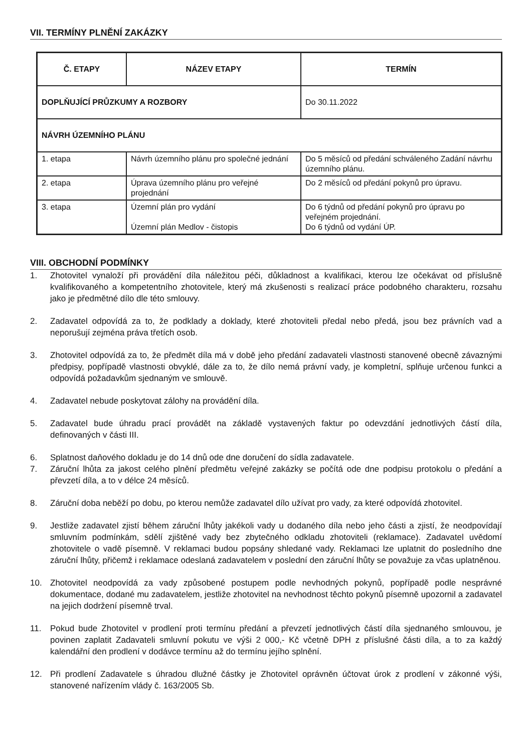VII. TERMÍNY PLNĚNÍ ZAKÁZKY
| Č. ETAPY | NÁZEV ETAPY | TERMÍN |
| --- | --- | --- |
| DOPLŇUJÍCÍ PRŮZKUMY A ROZBORY | | Do 30.11.2022 |
| NÁVRH ÚZEMNÍHO PLÁNU | | |
| 1. etapa | Návrh územního plánu pro společné jednání | Do 5 měsíců od předání schváleného Zadání návrhu územního plánu. |
| 2. etapa | Úprava územního plánu pro veřejné projednání | Do 2 měsíců od předání pokynů pro úpravu. |
| 3. etapa | Územní plán pro vydání Územní plán Medlov - čistopis | Do 6 týdnů od předání pokynů pro úpravu po veřejném projednání. Do 6 týdnů od vydání ÚP. |
VIII. OBCHODNÍ PODMÍNKY
1. Zhotovitel vynaloží při provádění díla náležitou péči, důkladnost a kvalifikaci, kterou lze očekávat od příslušně kvalifikovaného a kompetentního zhotovitele, který má zkušenosti s realizací práce podobného charakteru, rozsahu jako je předmětné dílo dle této smlouvy.
2. Zadavatel odpovídá za to, že podklady a doklady, které zhotoviteli předal nebo předá, jsou bez právních vad a neporušují zejména práva třetích osob.
3. Zhotovitel odpovídá za to, že předmět díla má v době jeho předání zadavateli vlastnosti stanovené obecně závaznými předpisy, popřípadě vlastnosti obvyklé, dále za to, že dílo nemá právní vady, je kompletní, splňuje určenou funkci a odpovídá požadavkům sjednaným ve smlouvě.
4. Zadavatel nebude poskytovat zálohy na provádění díla.
5. Zadavatel bude úhradu prací provádět na základě vystavených faktur po odevzdání jednotlivých částí díla, definovaných v části III.
6. Splatnost daňového dokladu je do 14 dnů ode dne doručení do sídla zadavatele.
7. Záruční lhůta za jakost celého plnění předmětu veřejné zakázky se počítá ode dne podpisu protokolu o předání a převzetí díla, a to v délce 24 měsíců.
8. Záruční doba neběží po dobu, po kterou nemůže zadavatel dílo užívat pro vady, za které odpovídá zhotovitel.
9. Jestliže zadavatel zjistí během záruční lhůty jakékoli vady u dodaného díla nebo jeho části a zjistí, že neodpovídají smluvním podmínkám, sdělí zjištěné vady bez zbytečného odkladu zhotoviteli (reklamace). Zadavatel uvědomí zhotovitele o vadě písemně. V reklamaci budou popsány shledané vady. Reklamaci lze uplatnit do posledního dne záruční lhůty, přičemž i reklamace odeslaná zadavatelem v poslední den záruční lhůty se považuje za včas uplatněnou.
10. Zhotovitel neodpovídá za vady způsobené postupem podle nevhodných pokynů, popřípadě podle nesprávné dokumentace, dodané mu zadavatelem, jestliže zhotovitel na nevhodnost těchto pokynů písemně upozornil a zadavatel na jejich dodržení písemně trval.
11. Pokud bude Zhotovitel v prodlení proti termínu předání a převzetí jednotlivých částí díla sjednaného smlouvou, je povinen zaplatit Zadavateli smluvní pokutu ve výši 2 000,- Kč včetně DPH z příslušné části díla, a to za každý kalendářní den prodlení v dodávce termínu až do termínu jejího splnění.
12. Při prodlení Zadavatele s úhradou dlužné částky je Zhotovitel oprávněn účtovat úrok z prodlení v zákonné výši, stanovené nařízením vlády č. 163/2005 Sb.